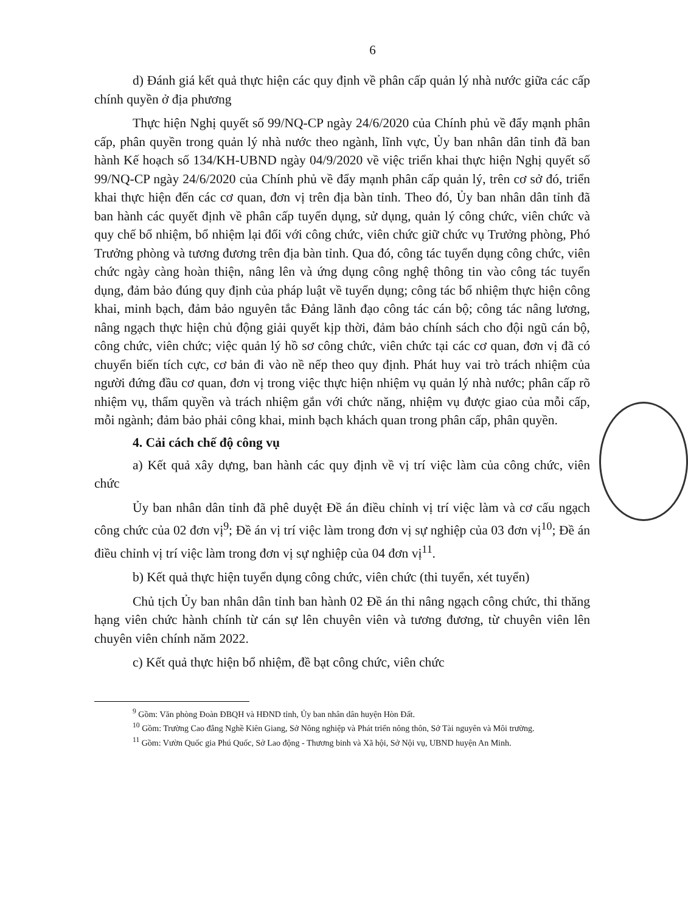6
d) Đánh giá kết quả thực hiện các quy định về phân cấp quản lý nhà nước giữa các cấp chính quyền ở địa phương
Thực hiện Nghị quyết số 99/NQ-CP ngày 24/6/2020 của Chính phủ về đẩy mạnh phân cấp, phân quyền trong quản lý nhà nước theo ngành, lĩnh vực, Ủy ban nhân dân tỉnh đã ban hành Kế hoạch số 134/KH-UBND ngày 04/9/2020 về việc triển khai thực hiện Nghị quyết số 99/NQ-CP ngày 24/6/2020 của Chính phủ về đẩy mạnh phân cấp quản lý, trên cơ sở đó, triển khai thực hiện đến các cơ quan, đơn vị trên địa bàn tỉnh. Theo đó, Ủy ban nhân dân tỉnh đã ban hành các quyết định về phân cấp tuyển dụng, sử dụng, quản lý công chức, viên chức và quy chế bổ nhiệm, bổ nhiệm lại đối với công chức, viên chức giữ chức vụ Trưởng phòng, Phó Trưởng phòng và tương đương trên địa bàn tỉnh. Qua đó, công tác tuyển dụng công chức, viên chức ngày càng hoàn thiện, nâng lên và ứng dụng công nghệ thông tin vào công tác tuyển dụng, đảm bảo đúng quy định của pháp luật về tuyển dụng; công tác bổ nhiệm thực hiện công khai, minh bạch, đảm bảo nguyên tắc Đảng lãnh đạo công tác cán bộ; công tác nâng lương, nâng ngạch thực hiện chủ động giải quyết kịp thời, đảm bảo chính sách cho đội ngũ cán bộ, công chức, viên chức; việc quản lý hồ sơ công chức, viên chức tại các cơ quan, đơn vị đã có chuyển biến tích cực, cơ bản đi vào nề nếp theo quy định. Phát huy vai trò trách nhiệm của người đứng đầu cơ quan, đơn vị trong việc thực hiện nhiệm vụ quản lý nhà nước; phân cấp rõ nhiệm vụ, thẩm quyền và trách nhiệm gắn với chức năng, nhiệm vụ được giao của mỗi cấp, mỗi ngành; đảm bảo phải công khai, minh bạch khách quan trong phân cấp, phân quyền.
4. Cải cách chế độ công vụ
a) Kết quả xây dựng, ban hành các quy định về vị trí việc làm của công chức, viên chức
Ủy ban nhân dân tỉnh đã phê duyệt Đề án điều chỉnh vị trí việc làm và cơ cấu ngạch công chức của 02 đơn vị<sup>9</sup>; Đề án vị trí việc làm trong đơn vị sự nghiệp của 03 đơn vị<sup>10</sup>; Đề án điều chỉnh vị trí việc làm trong đơn vị sự nghiệp của 04 đơn vị<sup>11</sup>.
b) Kết quả thực hiện tuyển dụng công chức, viên chức (thi tuyển, xét tuyển)
Chủ tịch Ủy ban nhân dân tỉnh ban hành 02 Đề án thi nâng ngạch công chức, thi thăng hạng viên chức hành chính từ cán sự lên chuyên viên và tương đương, từ chuyên viên lên chuyên viên chính năm 2022.
c) Kết quả thực hiện bổ nhiệm, đề bạt công chức, viên chức
<sup>9</sup> Gồm: Văn phòng Đoàn ĐBQH và HĐND tỉnh, Ủy ban nhân dân huyện Hòn Đất.
<sup>10</sup> Gồm: Trường Cao đẳng Nghề Kiên Giang, Sở Nông nghiệp và Phát triển nông thôn, Sở Tài nguyên và Môi trường.
<sup>11</sup> Gồm: Vườn Quốc gia Phú Quốc, Sở Lao động - Thương binh và Xã hội, Sở Nội vụ, UBND huyện An Minh.